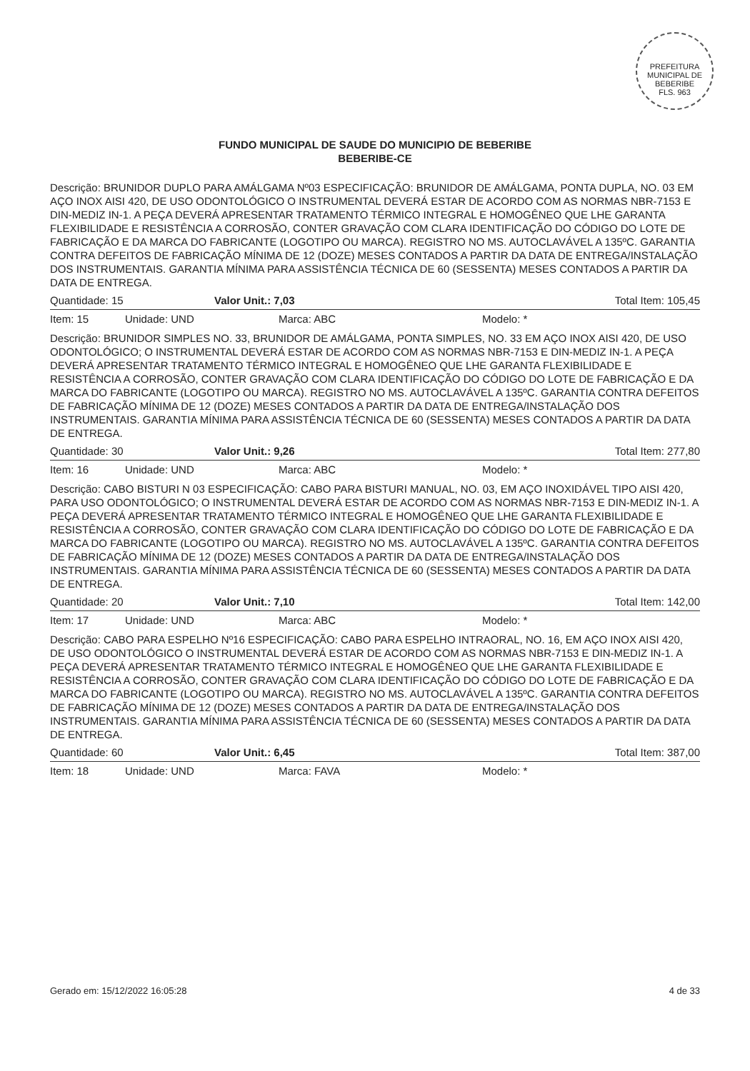PREFEITURA MUNICIPAL DE BEBERIBE
FLS. 963
FUNDO MUNICIPAL DE SAUDE DO MUNICIPIO DE BEBERIBE
BEBERIBE-CE
Descrição: BRUNIDOR DUPLO PARA AMÁLGAMA Nº03 ESPECIFICAÇÃO: BRUNIDOR DE AMÁLGAMA, PONTA DUPLA, NO. 03 EM AÇO INOX AISI 420, DE USO ODONTOLÓGICO O INSTRUMENTAL DEVERÁ ESTAR DE ACORDO COM AS NORMAS NBR-7153 E DIN-MEDIZ IN-1. A PEÇA DEVERÁ APRESENTAR TRATAMENTO TÉRMICO INTEGRAL E HOMOGÊNEO QUE LHE GARANTA FLEXIBILIDADE E RESISTÊNCIA A CORROSÃO, CONTER GRAVAÇÃO COM CLARA IDENTIFICAÇÃO DO CÓDIGO DO LOTE DE FABRICAÇÃO E DA MARCA DO FABRICANTE (LOGOTIPO OU MARCA). REGISTRO NO MS. AUTOCLAVÁVEL A 135ºC. GARANTIA CONTRA DEFEITOS DE FABRICAÇÃO MÍNIMA DE 12 (DOZE) MESES CONTADOS A PARTIR DA DATA DE ENTREGA/INSTALAÇÃO DOS INSTRUMENTAIS. GARANTIA MÍNIMA PARA ASSISTÊNCIA TÉCNICA DE 60 (SESSENTA) MESES CONTADOS A PARTIR DA DATA DE ENTREGA.
Quantidade: 15 Valor Unit.: 7,03 Total Item: 105,45
Item: 15 Unidade: UND Marca: ABC Modelo: *
Descrição: BRUNIDOR SIMPLES NO. 33, BRUNIDOR DE AMÁLGAMA, PONTA SIMPLES, NO. 33 EM AÇO INOX AISI 420, DE USO ODONTOLÓGICO; O INSTRUMENTAL DEVERÁ ESTAR DE ACORDO COM AS NORMAS NBR-7153 E DIN-MEDIZ IN-1. A PEÇA DEVERÁ APRESENTAR TRATAMENTO TÉRMICO INTEGRAL E HOMOGÊNEO QUE LHE GARANTA FLEXIBILIDADE E RESISTÊNCIA A CORROSÃO, CONTER GRAVAÇÃO COM CLARA IDENTIFICAÇÃO DO CÓDIGO DO LOTE DE FABRICAÇÃO E DA MARCA DO FABRICANTE (LOGOTIPO OU MARCA). REGISTRO NO MS. AUTOCLAVÁVEL A 135ºC. GARANTIA CONTRA DEFEITOS DE FABRICAÇÃO MÍNIMA DE 12 (DOZE) MESES CONTADOS A PARTIR DA DATA DE ENTREGA/INSTALAÇÃO DOS INSTRUMENTAIS. GARANTIA MÍNIMA PARA ASSISTÊNCIA TÉCNICA DE 60 (SESSENTA) MESES CONTADOS A PARTIR DA DATA DE ENTREGA.
Quantidade: 30 Valor Unit.: 9,26 Total Item: 277,80
Item: 16 Unidade: UND Marca: ABC Modelo: *
Descrição: CABO BISTURI N 03 ESPECIFICAÇÃO: CABO PARA BISTURI MANUAL, NO. 03, EM AÇO INOXIDÁVEL TIPO AISI 420, PARA USO ODONTOLÓGICO; O INSTRUMENTAL DEVERÁ ESTAR DE ACORDO COM AS NORMAS NBR-7153 E DIN-MEDIZ IN-1. A PEÇA DEVERÁ APRESENTAR TRATAMENTO TÉRMICO INTEGRAL E HOMOGÊNEO QUE LHE GARANTA FLEXIBILIDADE E RESISTÊNCIA A CORROSÃO, CONTER GRAVAÇÃO COM CLARA IDENTIFICAÇÃO DO CÓDIGO DO LOTE DE FABRICAÇÃO E DA MARCA DO FABRICANTE (LOGOTIPO OU MARCA). REGISTRO NO MS. AUTOCLAVÁVEL A 135ºC. GARANTIA CONTRA DEFEITOS DE FABRICAÇÃO MÍNIMA DE 12 (DOZE) MESES CONTADOS A PARTIR DA DATA DE ENTREGA/INSTALAÇÃO DOS INSTRUMENTAIS. GARANTIA MÍNIMA PARA ASSISTÊNCIA TÉCNICA DE 60 (SESSENTA) MESES CONTADOS A PARTIR DA DATA DE ENTREGA.
Quantidade: 20 Valor Unit.: 7,10 Total Item: 142,00
Item: 17 Unidade: UND Marca: ABC Modelo: *
Descrição: CABO PARA ESPELHO Nº16 ESPECIFICAÇÃO: CABO PARA ESPELHO INTRAORAL, NO. 16, EM AÇO INOX AISI 420, DE USO ODONTOLÓGICO O INSTRUMENTAL DEVERÁ ESTAR DE ACORDO COM AS NORMAS NBR-7153 E DIN-MEDIZ IN-1. A PEÇA DEVERÁ APRESENTAR TRATAMENTO TÉRMICO INTEGRAL E HOMOGÊNEO QUE LHE GARANTA FLEXIBILIDADE E RESISTÊNCIA A CORROSÃO, CONTER GRAVAÇÃO COM CLARA IDENTIFICAÇÃO DO CÓDIGO DO LOTE DE FABRICAÇÃO E DA MARCA DO FABRICANTE (LOGOTIPO OU MARCA). REGISTRO NO MS. AUTOCLAVÁVEL A 135ºC. GARANTIA CONTRA DEFEITOS DE FABRICAÇÃO MÍNIMA DE 12 (DOZE) MESES CONTADOS A PARTIR DA DATA DE ENTREGA/INSTALAÇÃO DOS INSTRUMENTAIS. GARANTIA MÍNIMA PARA ASSISTÊNCIA TÉCNICA DE 60 (SESSENTA) MESES CONTADOS A PARTIR DA DATA DE ENTREGA.
Quantidade: 60 Valor Unit.: 6,45 Total Item: 387,00
Item: 18 Unidade: UND Marca: FAVA Modelo: *
Gerado em: 15/12/2022 16:05:28 4 de 33